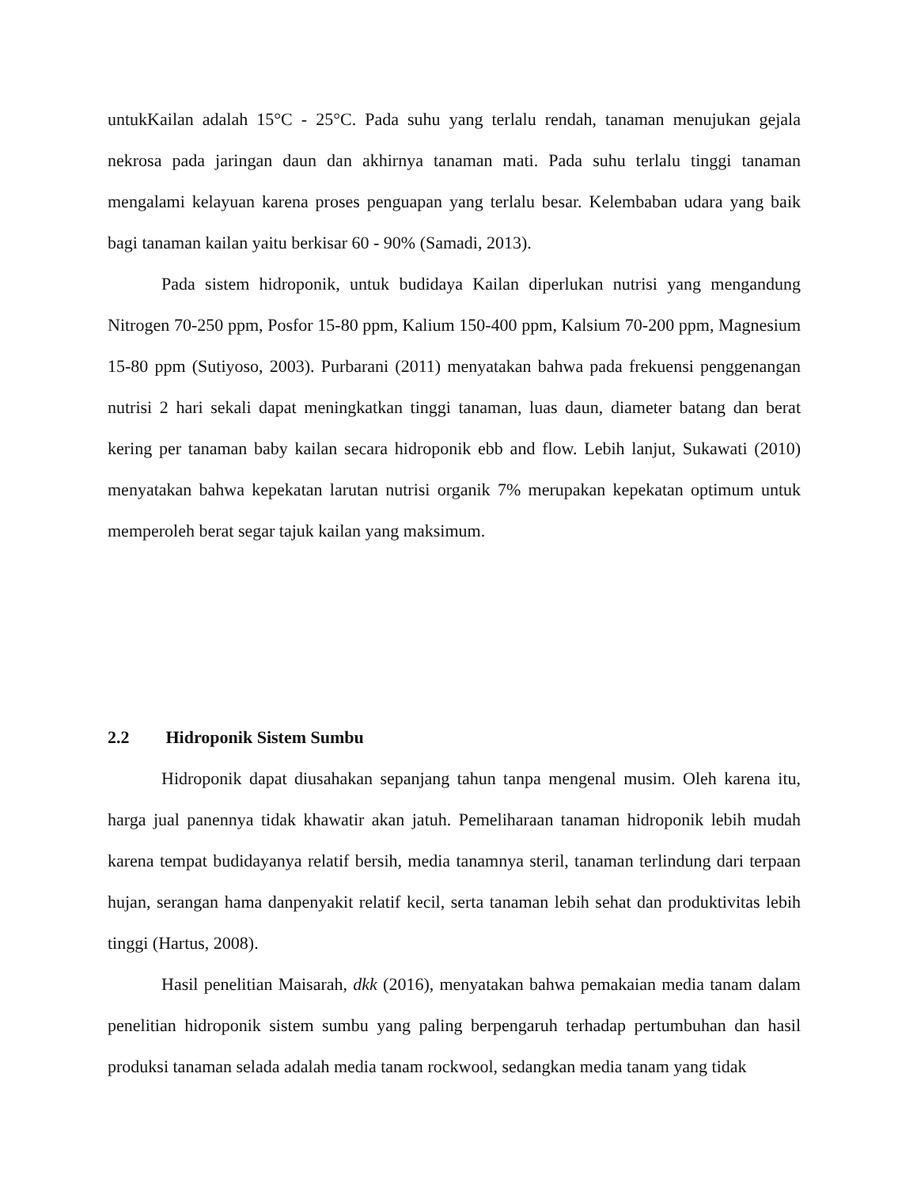untukKailan adalah 15°C - 25°C. Pada suhu yang terlalu rendah, tanaman menujukan gejala nekrosa pada jaringan daun dan akhirnya tanaman mati. Pada suhu terlalu tinggi tanaman mengalami kelayuan karena proses penguapan yang terlalu besar. Kelembaban udara yang baik bagi tanaman kailan yaitu berkisar 60 - 90% (Samadi, 2013).
Pada sistem hidroponik, untuk budidaya Kailan diperlukan nutrisi yang mengandung Nitrogen 70-250 ppm, Posfor 15-80 ppm, Kalium 150-400 ppm, Kalsium 70-200 ppm, Magnesium 15-80 ppm (Sutiyoso, 2003). Purbarani (2011) menyatakan bahwa pada frekuensi penggenangan nutrisi 2 hari sekali dapat meningkatkan tinggi tanaman, luas daun, diameter batang dan berat kering per tanaman baby kailan secara hidroponik ebb and flow. Lebih lanjut, Sukawati (2010) menyatakan bahwa kepekatan larutan nutrisi organik 7% merupakan kepekatan optimum untuk memperoleh berat segar tajuk kailan yang maksimum.
2.2 Hidroponik Sistem Sumbu
Hidroponik dapat diusahakan sepanjang tahun tanpa mengenal musim. Oleh karena itu, harga jual panennya tidak khawatir akan jatuh. Pemeliharaan tanaman hidroponik lebih mudah karena tempat budidayanya relatif bersih, media tanamnya steril, tanaman terlindung dari terpaan hujan, serangan hama danpenyakit relatif kecil, serta tanaman lebih sehat dan produktivitas lebih tinggi (Hartus, 2008).
Hasil penelitian Maisarah, dkk (2016), menyatakan bahwa pemakaian media tanam dalam penelitian hidroponik sistem sumbu yang paling berpengaruh terhadap pertumbuhan dan hasil produksi tanaman selada adalah media tanam rockwool, sedangkan media tanam yang tidak